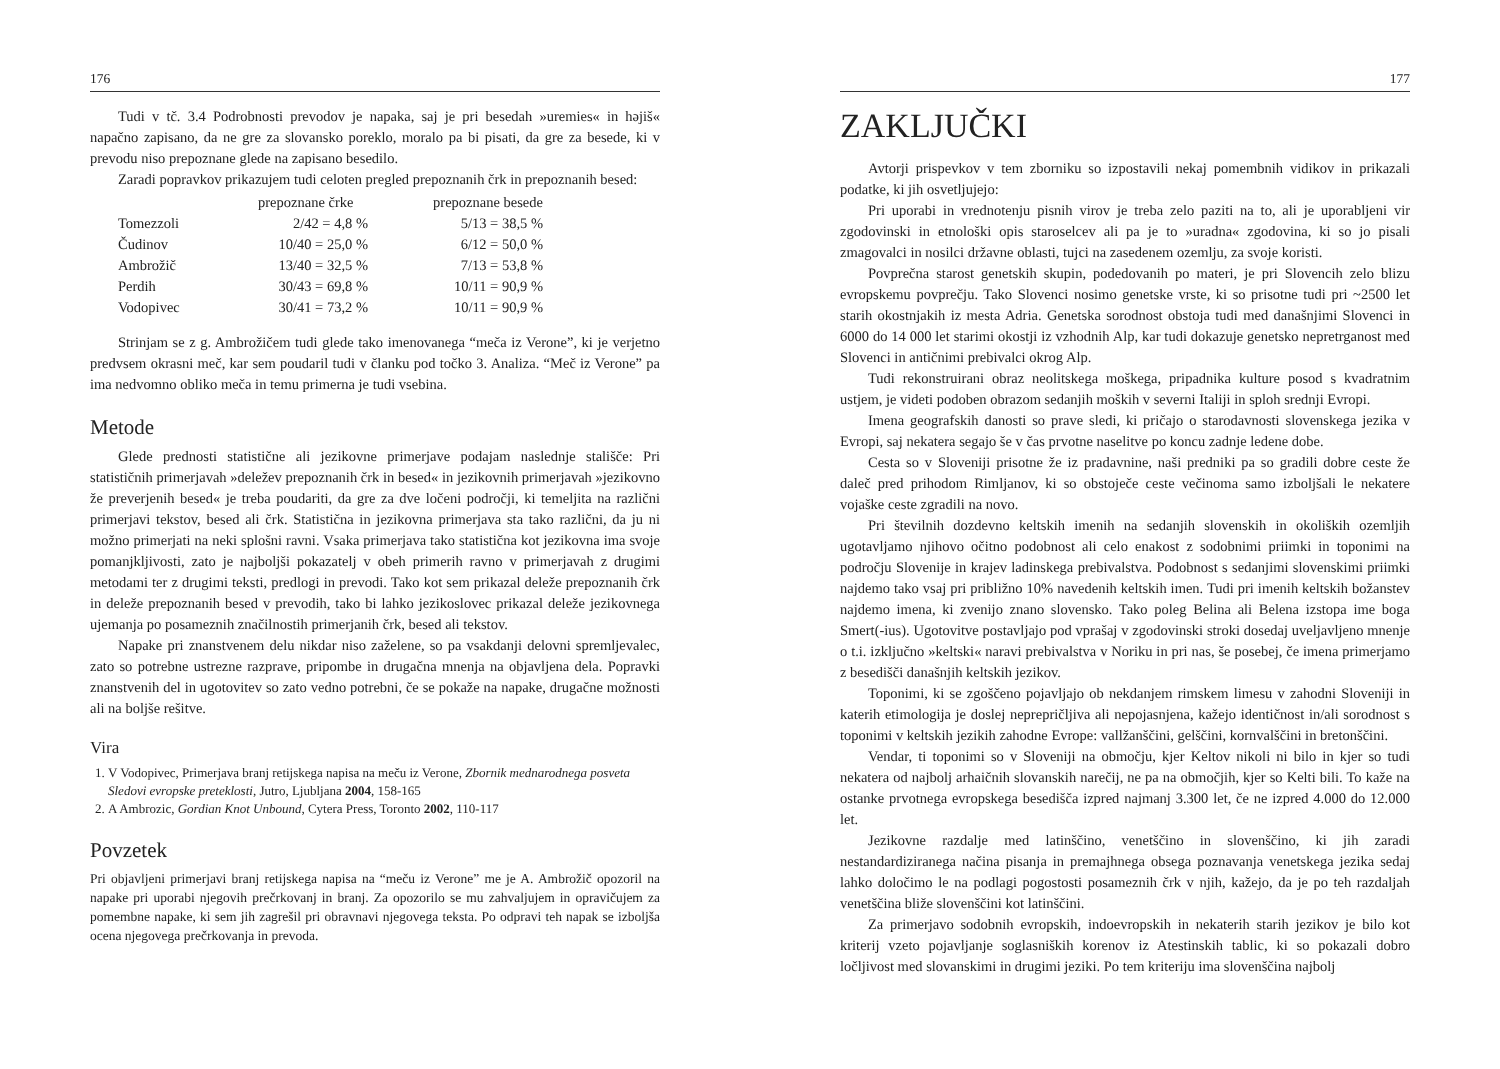176
Tudi v tč. 3.4 Podrobnosti prevodov je napaka, saj je pri besedah »uremies« in hәjiš« napačno zapisano, da ne gre za slovansko poreklo, moralo pa bi pisati, da gre za besede, ki v prevodu niso prepoznane glede na zapisano besedilo.
Zaradi popravkov prikazujem tudi celoten pregled prepoznanih črk in prepoznanih besed:
| | prepoznane črke | prepoznane besede |
| --- | --- | --- |
| Tomezzoli | 2/42 = 4,8 % | 5/13 = 38,5 % |
| Čudinov | 10/40 = 25,0 % | 6/12 = 50,0 % |
| Ambrožič | 13/40 = 32,5 % | 7/13 = 53,8 % |
| Perdih | 30/43 = 69,8 % | 10/11 = 90,9 % |
| Vodopivec | 30/41 = 73,2 % | 10/11 = 90,9 % |
Strinjam se z g. Ambrožičem tudi glede tako imenovanega “meča iz Verone”, ki je verjetno predvsem okrasni meč, kar sem poudaril tudi v članku pod točko 3. Analiza. “Meč iz Verone” pa ima nedvomno obliko meča in temu primerna je tudi vsebina.
Metode
Glede prednosti statistične ali jezikovne primerjave podajam naslednje stališče: Pri statističnih primerjavah »deležev prepoznanih črk in besed« in jezikovnih primerjavah »jezikovno že preverjenih besed« je treba poudariti, da gre za dve ločeni področji, ki temeljita na različni primerjavi tekstov, besed ali črk. Statistična in jezikovna primerjava sta tako različni, da ju ni možno primerjati na neki splošni ravni. Vsaka primerjava tako statistična kot jezikovna ima svoje pomanjkljivosti, zato je najboljši pokazatelj v obeh primerih ravno v primerjavah z drugimi metodami ter z drugimi teksti, predlogi in prevodi. Tako kot sem prikazal deleže prepoznanih črk in deleže prepoznanih besed v prevodih, tako bi lahko jezikoslovec prikazal deleže jezikovnega ujemanja po posameznih značilnostih primerjanih črk, besed ali tekstov.
Napake pri znanstvenem delu nikdar niso zaželene, so pa vsakdanji delovni spremljevalec, zato so potrebne ustrezne razprave, pripombe in drugačna mnenja na objavljena dela. Popravki znanstvenih del in ugotovitev so zato vedno potrebni, če se pokaže na napake, drugačne možnosti ali na boljše rešitve.
Vira
1. V Vodopivec, Primerjava branj retijskega napisa na meču iz Verone, Zbornik mednarodnega posveta Sledovi evropske preteklosti, Jutro, Ljubljana 2004, 158-165
2. A Ambrozic, Gordian Knot Unbound, Cytera Press, Toronto 2002, 110-117
Povzetek
Pri objavljeni primerjavi branj retijskega napisa na “meču iz Verone” me je A. Ambrožič opozoril na napake pri uporabi njegovih prečrkovanj in branj. Za opozorilo se mu zahvaljujem in opravičujem za pomembne napake, ki sem jih zagrešil pri obravnavi njegovega teksta. Po odpravi teh napak se izboljša ocena njegovega prečrkovanja in prevoda.
177
ZAKLJUČKI
Avtorji prispevkov v tem zborniku so izpostavili nekaj pomembnih vidikov in prikazali podatke, ki jih osvetljujejo:
Pri uporabi in vrednotenju pisnih virov je treba zelo paziti na to, ali je uporabljeni vir zgodovinski in etnološki opis staroselcev ali pa je to »uradna« zgodovina, ki so jo pisali zmagovalci in nosilci državne oblasti, tujci na zasedenem ozemlju, za svoje koristi.
Povprečna starost genetskih skupin, podedovanih po materi, je pri Slovencih zelo blizu evropskemu povprečju. Tako Slovenci nosimo genetske vrste, ki so prisotne tudi pri ~2500 let starih okostnjakih iz mesta Adria. Genetska sorodnost obstoja tudi med današnjimi Slovenci in 6000 do 14 000 let starimi okostji iz vzhodnih Alp, kar tudi dokazuje genetsko nepretrganost med Slovenci in antičnimi prebivalci okrog Alp.
Tudi rekonstruirani obraz neolitskega moškega, pripadnika kulture posod s kvadratnim ustjem, je videti podoben obrazom sedanjih moških v severni Italiji in sploh srednji Evropi.
Imena geografskih danosti so prave sledi, ki pričajo o starodavnosti slovenskega jezika v Evropi, saj nekatera segajo še v čas prvotne naselitve po koncu zadnje ledene dobe.
Cesta so v Sloveniji prisotne že iz pradavnine, naši predniki pa so gradili dobre ceste že daleč pred prihodom Rimljanov, ki so obstoječe ceste večinoma samo izboljšali le nekatere vojaške ceste zgradili na novo.
Pri številnih dozdevno keltskih imenih na sedanjih slovenskih in okoliških ozemljih ugotavljamo njihovo očitno podobnost ali celo enakost z sodobnimi priimki in toponimi na področju Slovenije in krajev ladinskega prebivalstva. Podobnost s sedanjimi slovenskimi priimki najdemo tako vsaj pri približno 10% navedenih keltskih imen. Tudi pri imenih keltskih božanstev najdemo imena, ki zvenijo znano slovensko. Tako poleg Belina ali Belena izstopa ime boga Smert(-ius). Ugotovitve postavljajo pod vprašaj v zgodovinski stroki dosedaj uveljavljeno mnenje o t.i. izključno »keltski« naravi prebivalstva v Noriku in pri nas, še posebej, če imena primerjamo z besedišči današnjih keltskih jezikov.
Toponimi, ki se zgoščeno pojavljajo ob nekdanjem rimskem limesu v zahodni Sloveniji in katerih etimologija je doslej neprepričljiva ali nepojasnjena, kažejo identičnost in/ali sorodnost s toponimi v keltskih jezikih zahodne Evrope: vallžanščini, gelščini, kornvalščini in bretonščini.
Vendar, ti toponimi so v Sloveniji na območju, kjer Keltov nikoli ni bilo in kjer so tudi nekatera od najbolj arhaičnih slovanskih narečij, ne pa na območjih, kjer so Kelti bili. To kaže na ostanke prvotnega evropskega besedišča izpred najmanj 3.300 let, če ne izpred 4.000 do 12.000 let.
Jezikovne razdalje med latinščino, venetščino in slovenščino, ki jih zaradi nestandardiziranega načina pisanja in premajhnega obsega poznavanja venetskega jezika sedaj lahko določimo le na podlagi pogostosti posameznih črk v njih, kažejo, da je po teh razdaljah venetščina bliže slovenščini kot latinščini.
Za primerjavo sodobnih evropskih, indoevropskih in nekaterih starih jezikov je bilo kot kriterij vzeto pojavljanje soglasniških korenov iz Atestinskih tablic, ki so pokazali dobro ločljivost med slovanskimi in drugimi jeziki. Po tem kriteriju ima slovenščina najbolj